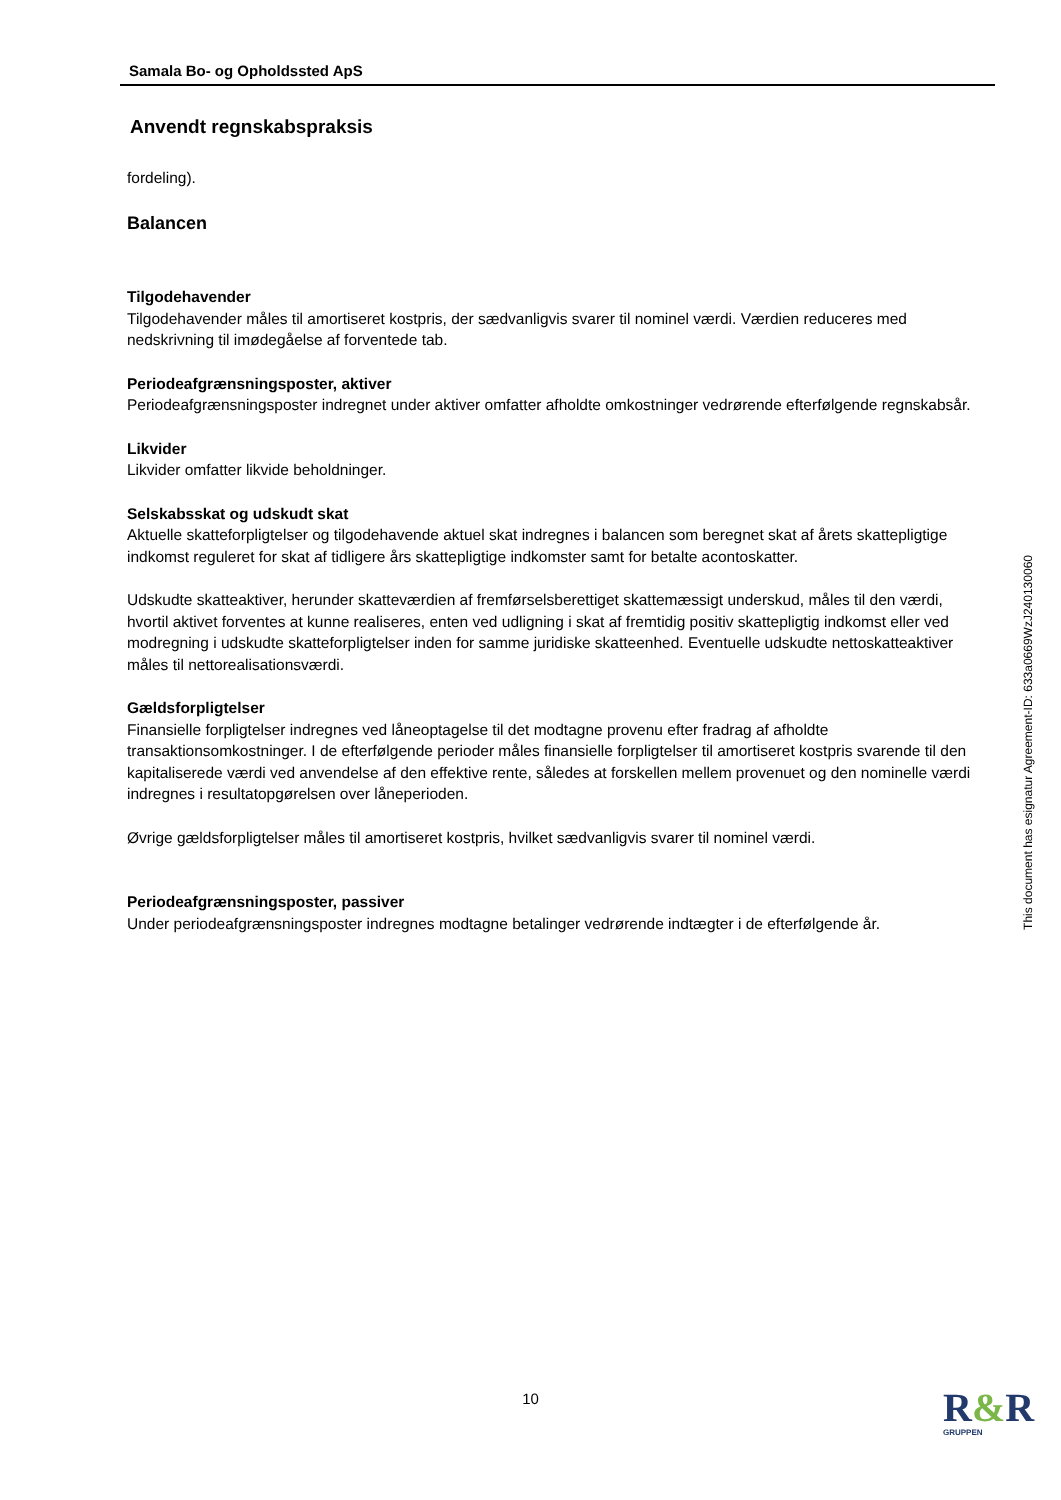Samala Bo- og Opholdssted ApS
Anvendt regnskabspraksis
fordeling).
Balancen
Tilgodehavender
Tilgodehavender måles til amortiseret kostpris, der sædvanligvis svarer til nominel værdi. Værdien reduceres med nedskrivning til imødegåelse af forventede tab.
Periodeafgrænsningsposter, aktiver
Periodeafgrænsningsposter indregnet under aktiver omfatter afholdte omkostninger vedrørende efterfølgende regnskabsår.
Likvider
Likvider omfatter likvide beholdninger.
Selskabsskat og udskudt skat
Aktuelle skatteforpligtelser og tilgodehavende aktuel skat indregnes i balancen som beregnet skat af årets skattepligtige indkomst reguleret for skat af tidligere års skattepligtige indkomster samt for betalte acontoskatter.
Udskudte skatteaktiver, herunder skatteværdien af fremførselsberettiget skattemæssigt underskud, måles til den værdi, hvortil aktivet forventes at kunne realiseres, enten ved udligning i skat af fremtidig positiv skattepligtig indkomst eller ved modregning i udskudte skatteforpligtelser inden for samme juridiske skatteenhed. Eventuelle udskudte nettoskatteaktiver måles til nettorealisationsværdi.
Gældsforpligtelser
Finansielle forpligtelser indregnes ved låneoptagelse til det modtagne provenu efter fradrag af afholdte transaktionsomkostninger. I de efterfølgende perioder måles finansielle forpligtelser til amortiseret kostpris svarende til den kapitaliserede værdi ved anvendelse af den effektive rente, således at forskellen mellem provenuet og den nominelle værdi indregnes i resultatopgørelsen over låneperioden.
Øvrige gældsforpligtelser måles til amortiseret kostpris, hvilket sædvanligvis svarer til nominel værdi.
Periodeafgrænsningsposter, passiver
Under periodeafgrænsningsposter indregnes modtagne betalinger vedrørende indtægter i de efterfølgende år.
This document has esignatur Agreement-ID: 633a0669WzJ240130060
10 R&R
GRUPPEN